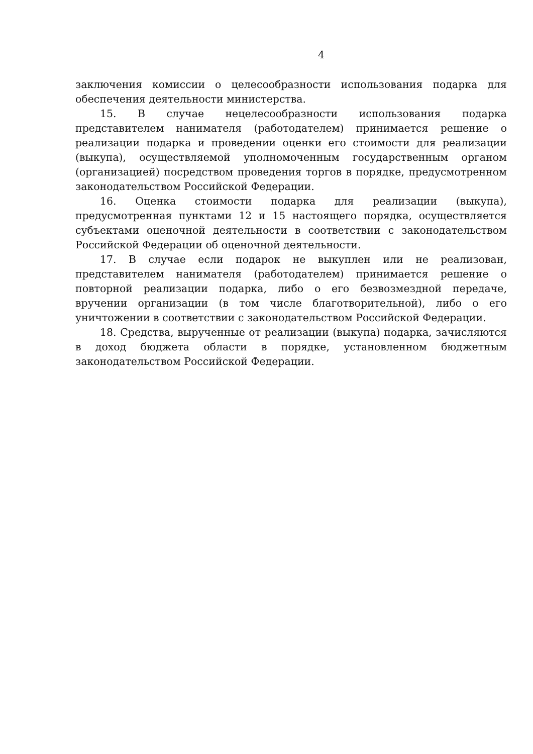4
заключения комиссии о целесообразности использования подарка для обеспечения деятельности министерства.
15. В случае нецелесообразности использования подарка представителем нанимателя (работодателем) принимается решение о реализации подарка и проведении оценки его стоимости для реализации (выкупа), осуществляемой уполномоченным государственным органом (организацией) посредством проведения торгов в порядке, предусмотренном законодательством Российской Федерации.
16. Оценка стоимости подарка для реализации (выкупа), предусмотренная пунктами 12 и 15 настоящего порядка, осуществляется субъектами оценочной деятельности в соответствии с законодательством Российской Федерации об оценочной деятельности.
17. В случае если подарок не выкуплен или не реализован, представителем нанимателя (работодателем) принимается решение о повторной реализации подарка, либо о его безвозмездной передаче, вручении организации (в том числе благотворительной), либо о его уничтожении в соответствии с законодательством Российской Федерации.
18. Средства, вырученные от реализации (выкупа) подарка, зачисляются в доход бюджета области в порядке, установленном бюджетным законодательством Российской Федерации.